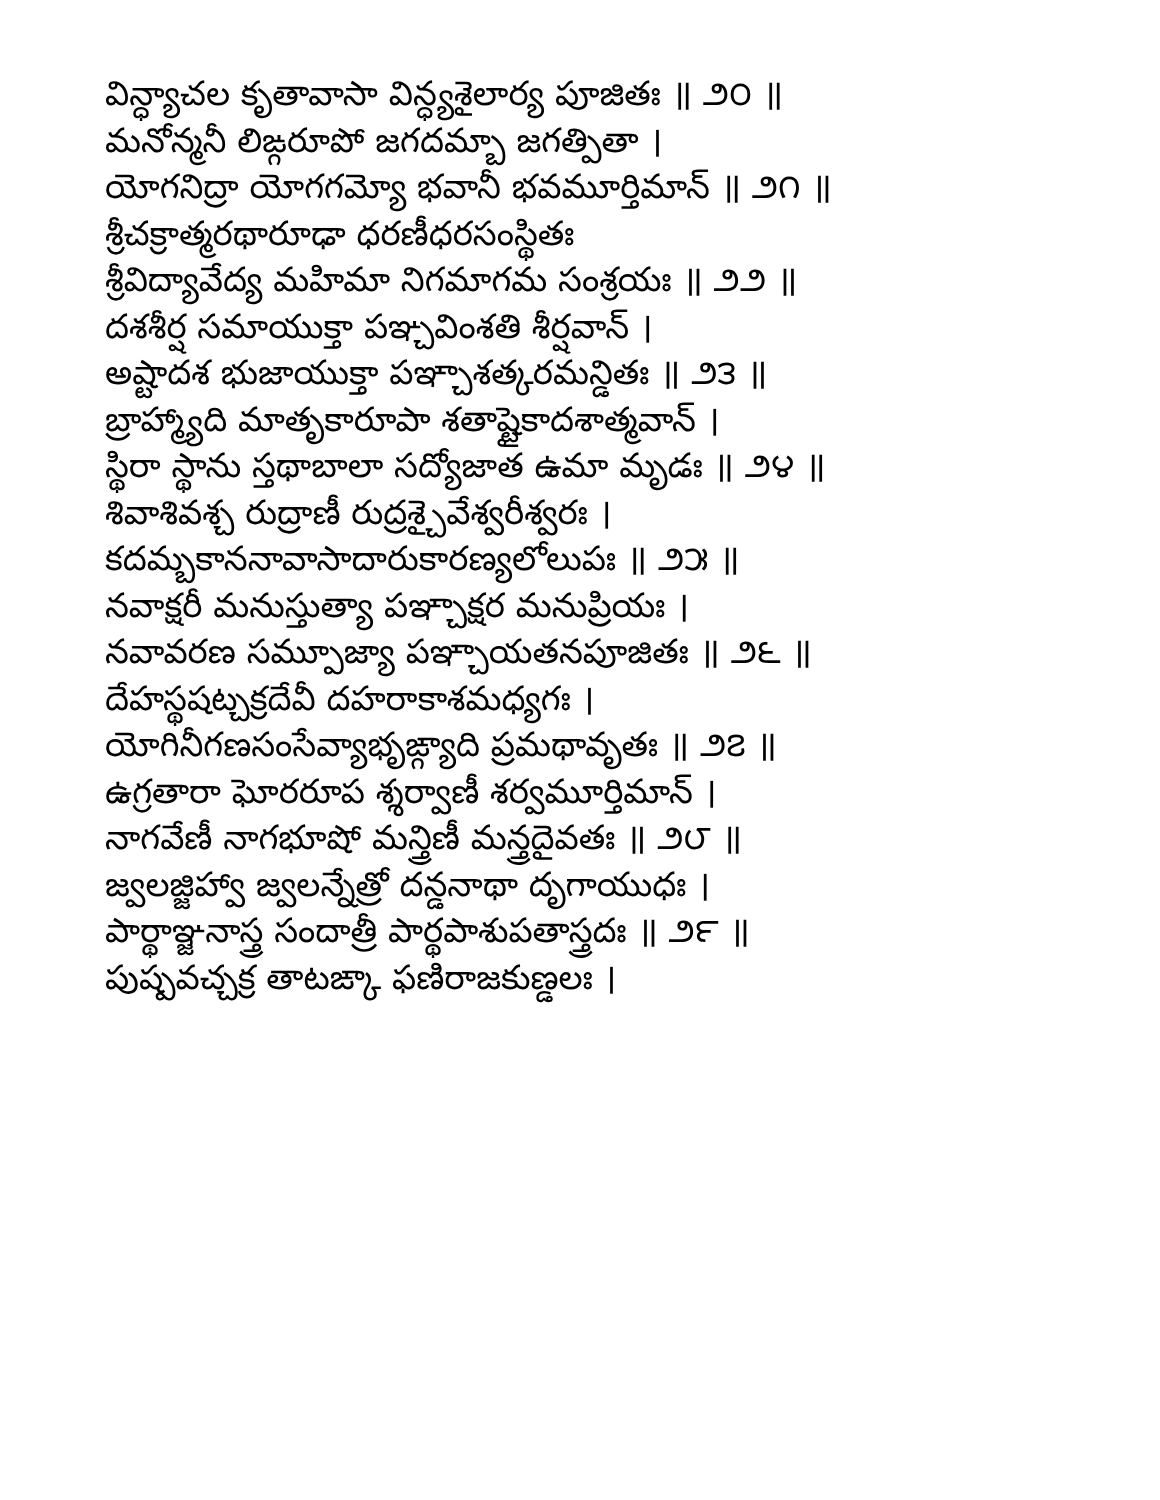విన్ధ్యాచల కృతావాసా విన్ధ్యశైలార్య పూజితః ॥ ౨౦ ॥
మనోన్మనీ లిఙ్గరూపో జగదమ్బా జగత్పితా ।
యోగనిద్రా యోగగమ్యో భవానీ భవమూర్తిమాన్ ॥ ౨౧ ॥
శ్రీచక్రాత్మరథారూఢా ధరణీధరసంస్థితః
శ్రీవిద్యావేద్య మహిమా నిగమాగమ సంశ్రయః ॥ ౨౨ ॥
దశశీర్ష సమాయుక్తా పఞ్చవింశతి శీర్షవాన్ ।
అష్టాదశ భుజాయుక్తా పఞ్చాశత్కరమన్డితః ॥ ౨౩ ॥
బ్రాహ్మ్యాది మాతృకారూపా శతాష్టైకాదశాత్మవాన్ ।
స్థిరా స్థాను స్తథాబాలా సద్యోజాత ఉమా మృడః ॥ ౨౪ ॥
శివాశివశ్చ రుద్రాణీ రుద్రశ్చైవేశ్వరీశ్వరః ।
కదమ్బకాననావాసాదారుకారణ్యలోలుపః ॥ ౨౫ ॥
నవాక్షరీ మనుస్తుత్యా పఞ్చాక్షర మనుప్రియః ।
నవావరణ సమ్పూజ్యా పఞ్చాయతనపూజితః ॥ ౨౬ ॥
దేహస్థషట్చక్రదేవీ దహరాకాశమధ్యగః ।
యోగినీగణసంసేవ్యాభృఙ్గ్యాది ప్రమథావృతః ॥ ౨౭ ॥
ఉగ్రతారా ఘోరరూప శ్శర్వాణీ శర్వమూర్తిమాన్ ।
నాగవేణీ నాగభూషో మన్త్రిణీ మన్త్రదైవతః ॥ ౨౮ ॥
జ్వలజ్జిహ్వా జ్వలన్నేత్రో దన్డనాథా దృగాయుధః ।
పార్థాఞ్జనాస్త్ర సందాత్రీ పార్థపాశుపతాస్త్రదః ॥ ౨౯ ॥
పుష్పవచ్చక్ర తాటఙ్కా ఫణిరాజకుణ్డలః ।